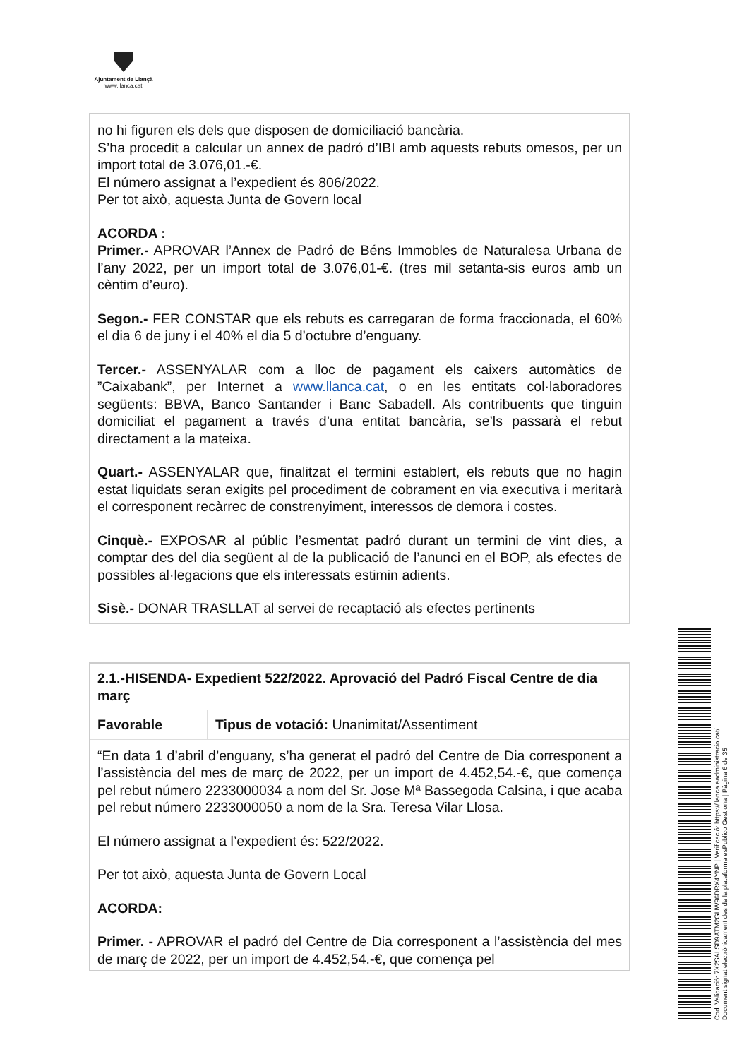Ajuntament de Llançà
www.llanca.cat
no hi figuren els dels que disposen de domiciliació bancària.
S’ha procedit a calcular un annex de padró d’IBI amb aquests rebuts omesos, per un import total de 3.076,01.-€.
El número assignat a l’expedient és 806/2022.
Per tot això, aquesta Junta de Govern local
ACORDA :
Primer.- APROVAR l’Annex de Padró de Béns Immobles de Naturalesa Urbana de l’any 2022, per un import total de 3.076,01-€. (tres mil setanta-sis euros amb un cèntim d’euro).
Segon.- FER CONSTAR que els rebuts es carregaran de forma fraccionada, el 60% el dia 6 de juny i el 40% el dia 5 d’octubre d’enguany.
Tercer.- ASSENYALAR com a lloc de pagament els caixers automàtics de ”Caixabank”, per Internet a www.llanca.cat, o en les entitats col·laboradores següents: BBVA, Banco Santander i Banc Sabadell. Als contribuents que tinguin domiciliat el pagament a través d’una entitat bancària, se’ls passarà el rebut directament a la mateixa.
Quart.- ASSENYALAR que, finalitzat el termini establert, els rebuts que no hagin estat liquidats seran exigits pel procediment de cobrament en via executiva i meritarà el corresponent recàrrec de constrenyiment, interessos de demora i costes.
Cinquè.- EXPOSAR al públic l’esmentat padró durant un termini de vint dies, a comptar des del dia següent al de la publicació de l’anunci en el BOP, als efectes de possibles al·legacions que els interessats estimin adients.
Sisè.- DONAR TRASLLAT al servei de recaptació als efectes pertinents
| 2.1.-HISENDA- Expedient 522/2022. Aprovació del Padró Fiscal Centre de dia març | |
| Favorable | Tipus de votació: Unanimitat/Assentiment |
“En data 1 d’abril d’enguany, s’ha generat el padró del Centre de Dia corresponent a l’assistència del mes de març de 2022, per un import de 4.452,54.-€, que comença pel rebut número 2233000034 a nom del Sr. Jose Mª Bassegoda Calsina, i que acaba pel rebut número 2233000050 a nom de la Sra. Teresa Vilar Llosa.
El número assignat a l’expedient és: 522/2022.
Per tot això, aquesta Junta de Govern Local
ACORDA:
Primer. - APROVAR el padró del Centre de Dia corresponent a l’assistència del mes de març de 2022, per un import de 4.452,54.-€, que comença pel
Codi Validació: 7X2SALSD9ATM2GHW96DRX4YNP | Verificació: https://llanca.eadministracio.cat/
Document signat electrònicament des de la plataforma esPublico Gestiona | Pàgina 6 de 35